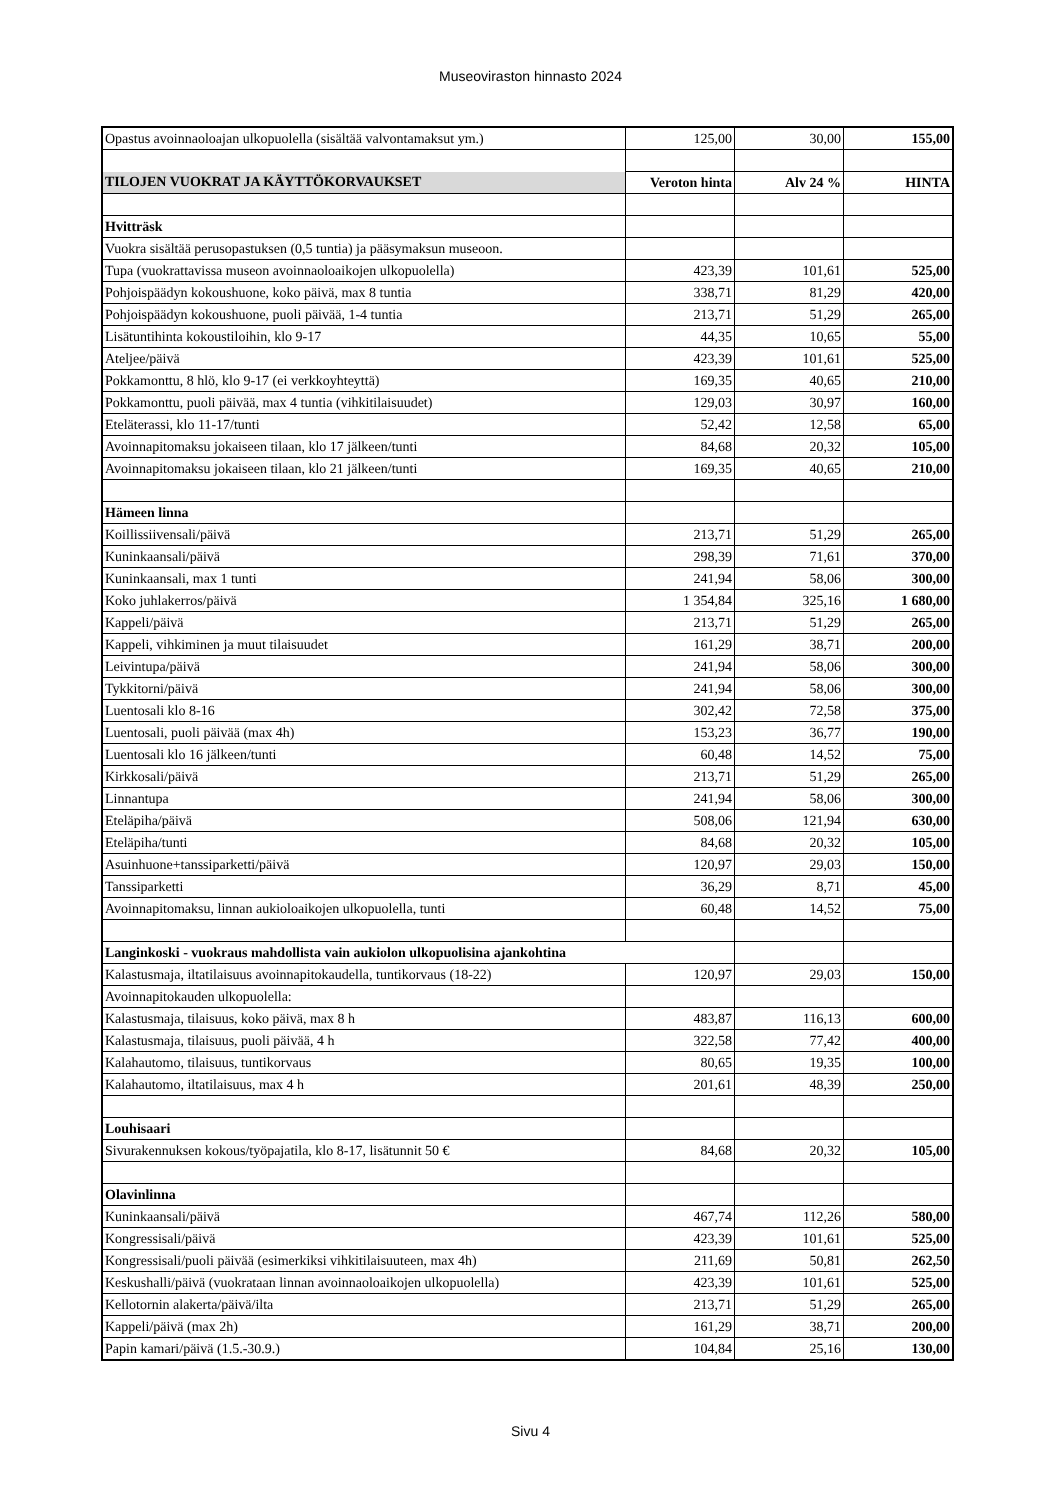Museoviraston hinnasto 2024
| Opastus avoinnaoloajan ulkopuolella (sisältää valvontamaksut ym.) | 125,00 | 30,00 | 155,00 |
| TILOJEN VUOKRAT JA KÄYTTÖKORVAUKSET | Veroton hinta | Alv 24 % | HINTA |
| Hvitträsk | | | |
| Vuokra sisältää perusopastuksen (0,5 tuntia) ja pääsymaksun museoon. | | | |
| Tupa (vuokrattavissa museon avoinnaoloaikojen ulkopuolella) | 423,39 | 101,61 | 525,00 |
| Pohjoispäädyn kokoushuone, koko päivä, max 8 tuntia | 338,71 | 81,29 | 420,00 |
| Pohjoispäädyn kokoushuone, puoli päivää, 1-4 tuntia | 213,71 | 51,29 | 265,00 |
| Lisätuntihinta kokoustiloihin, klo 9-17 | 44,35 | 10,65 | 55,00 |
| Ateljee/päivä | 423,39 | 101,61 | 525,00 |
| Pokkamonttu, 8 hlö, klo 9-17 (ei verkkoyhteyttä) | 169,35 | 40,65 | 210,00 |
| Pokkamonttu, puoli päivää, max 4 tuntia (vihkitilaisuudet) | 129,03 | 30,97 | 160,00 |
| Eteläterassi, klo 11-17/tunti | 52,42 | 12,58 | 65,00 |
| Avoinnapitomaksu jokaiseen tilaan, klo 17 jälkeen/tunti | 84,68 | 20,32 | 105,00 |
| Avoinnapitomaksu jokaiseen tilaan, klo 21 jälkeen/tunti | 169,35 | 40,65 | 210,00 |
| Hämeen linna | | | |
| Koillissiivensali/päivä | 213,71 | 51,29 | 265,00 |
| Kuninkaansali/päivä | 298,39 | 71,61 | 370,00 |
| Kuninkaansali, max 1 tunti | 241,94 | 58,06 | 300,00 |
| Koko juhlakerros/päivä | 1 354,84 | 325,16 | 1 680,00 |
| Kappeli/päivä | 213,71 | 51,29 | 265,00 |
| Kappeli, vihkiminen ja muut tilaisuudet | 161,29 | 38,71 | 200,00 |
| Leivintupa/päivä | 241,94 | 58,06 | 300,00 |
| Tykkitorni/päivä | 241,94 | 58,06 | 300,00 |
| Luentosali klo 8-16 | 302,42 | 72,58 | 375,00 |
| Luentosali, puoli päivää (max 4h) | 153,23 | 36,77 | 190,00 |
| Luentosali klo 16 jälkeen/tunti | 60,48 | 14,52 | 75,00 |
| Kirkkosali/päivä | 213,71 | 51,29 | 265,00 |
| Linnantupa | 241,94 | 58,06 | 300,00 |
| Eteläpiha/päivä | 508,06 | 121,94 | 630,00 |
| Eteläpiha/tunti | 84,68 | 20,32 | 105,00 |
| Asuinhuone+tanssiparketti/päivä | 120,97 | 29,03 | 150,00 |
| Tanssiparketti | 36,29 | 8,71 | 45,00 |
| Avoinnapitomaksu, linnan aukioloaikojen ulkopuolella, tunti | 60,48 | 14,52 | 75,00 |
| Langinkoski - vuokraus mahdollista vain aukiolon ulkopuolisina ajankohtina | | | |
| Kalastusmaja, iltatilaisuus avoinnapitokaudella, tuntikorvaus (18-22) | 120,97 | 29,03 | 150,00 |
| Avoinnapitokauden ulkopuolella: | | | |
| Kalastusmaja, tilaisuus, koko päivä, max 8 h | 483,87 | 116,13 | 600,00 |
| Kalastusmaja, tilaisuus, puoli päivää, 4 h | 322,58 | 77,42 | 400,00 |
| Kalahautomo, tilaisuus, tuntikorvaus | 80,65 | 19,35 | 100,00 |
| Kalahautomo, iltatilaisuus, max 4 h | 201,61 | 48,39 | 250,00 |
| Louhisaari | | | |
| Sivurakennuksen kokous/työpajatila, klo 8-17, lisätunnit 50 € | 84,68 | 20,32 | 105,00 |
| Olavinlinna | | | |
| Kuninkaansali/päivä | 467,74 | 112,26 | 580,00 |
| Kongressisali/päivä | 423,39 | 101,61 | 525,00 |
| Kongressisali/puoli päivää (esimerkiksi vihkitilaisuuteen, max 4h) | 211,69 | 50,81 | 262,50 |
| Keskushalli/päivä (vuokrataan linnan avoinnaoloaikojen ulkopuolella) | 423,39 | 101,61 | 525,00 |
| Kellotornin alakerta/päivä/ilta | 213,71 | 51,29 | 265,00 |
| Kappeli/päivä (max 2h) | 161,29 | 38,71 | 200,00 |
| Papin kamari/päivä (1.5.-30.9.) | 104,84 | 25,16 | 130,00 |
Sivu 4